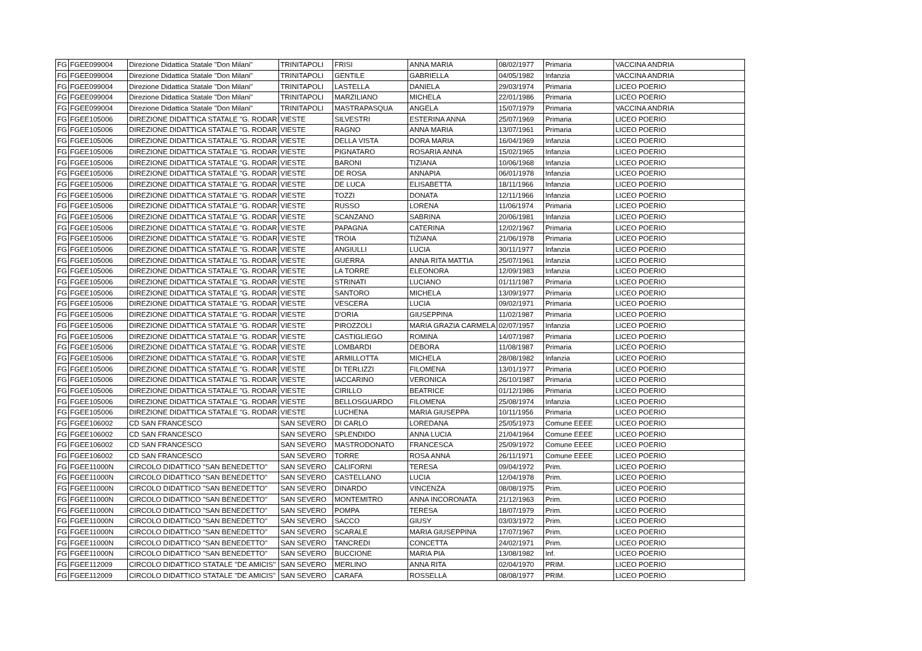| FG | FGEE099004 | Direzione Didattica Statale "Don Milani" | TRINITAPOLI | FRISI | ANNA MARIA | 08/02/1977 | Primaria | VACCINA ANDRIA |
| FG | FGEE099004 | Direzione Didattica Statale "Don Milani" | TRINITAPOLI | GENTILE | GABRIELLA | 04/05/1982 | Infanzia | VACCINA ANDRIA |
| FG | FGEE099004 | Direzione Didattica Statale "Don Milani" | TRINITAPOLI | LASTELLA | DANIELA | 29/03/1974 | Primaria | LICEO POERIO |
| FG | FGEE099004 | Direzione Didattica Statale "Don Milani" | TRINITAPOLI | MARZILIANO | MICHELA | 22/01/1986 | Primaria | LICEO POERIO |
| FG | FGEE099004 | Direzione Didattica Statale "Don Milani" | TRINITAPOLI | MASTRAPASQUA | ANGELA | 15/07/1979 | Primaria | VACCINA ANDRIA |
| FG | FGEE105006 | DIREZIONE DIDATTICA STATALE "G. RODAR | VIESTE | SILVESTRI | ESTERINA ANNA | 25/07/1969 | Primaria | LICEO POERIO |
| FG | FGEE105006 | DIREZIONE DIDATTICA STATALE "G. RODAR | VIESTE | RAGNO | ANNA MARIA | 13/07/1961 | Primaria | LICEO POERIO |
| FG | FGEE105006 | DIREZIONE DIDATTICA STATALE "G. RODAR | VIESTE | DELLA VISTA | DORA MARIA | 16/04/1969 | Infanzia | LICEO POERIO |
| FG | FGEE105006 | DIREZIONE DIDATTICA STATALE "G. RODAR | VIESTE | PIGNATARO | ROSARIA ANNA | 15/02/1965 | Infanzia | LICEO POERIO |
| FG | FGEE105006 | DIREZIONE DIDATTICA STATALE "G. RODAR | VIESTE | BARONI | TIZIANA | 10/06/1968 | Infanzia | LICEO POERIO |
| FG | FGEE105006 | DIREZIONE DIDATTICA STATALE "G. RODAR | VIESTE | DE ROSA | ANNAPIA | 06/01/1978 | Infanzia | LICEO POERIO |
| FG | FGEE105006 | DIREZIONE DIDATTICA STATALE "G. RODAR | VIESTE | DE LUCA | ELISABETTA | 18/11/1966 | Infanzia | LICEO POERIO |
| FG | FGEE105006 | DIREZIONE DIDATTICA STATALE "G. RODAR | VIESTE | TOZZI | DONATA | 12/11/1966 | Infanzia | LICEO POERIO |
| FG | FGEE105006 | DIREZIONE DIDATTICA STATALE "G. RODAR | VIESTE | RUSSO | LORENA | 11/06/1974 | Primaria | LICEO POERIO |
| FG | FGEE105006 | DIREZIONE DIDATTICA STATALE "G. RODAR | VIESTE | SCANZANO | SABRINA | 20/06/1981 | Infanzia | LICEO POERIO |
| FG | FGEE105006 | DIREZIONE DIDATTICA STATALE "G. RODAR | VIESTE | PAPAGNA | CATERINA | 12/02/1967 | Primaria | LICEO POERIO |
| FG | FGEE105006 | DIREZIONE DIDATTICA STATALE ''G. RODAR | VIESTE | TROIA | TIZIANA | 21/06/1978 | Primaria | LICEO POERIO |
| FG | FGEE105006 | DIREZIONE DIDATTICA STATALE "G. RODAR | VIESTE | ANGIULLI | LUCIA | 30/11/1977 | Infanzia | LICEO POERIO |
| FG | FGEE105006 | DIREZIONE DIDATTICA STATALE "G. RODAR | VIESTE | GUERRA | ANNA RITA MATTIA | 25/07/1961 | Infanzia | LICEO POERIO |
| FG | FGEE105006 | DIREZIONE DIDATTICA STATALE "G. RODAR | VIESTE | LA TORRE | ELEONORA | 12/09/1983 | Infanzia | LICEO POERIO |
| FG | FGEE105006 | DIREZIONE DIDATTICA STATALE "G. RODAR | VIESTE | STRINATI | LUCIANO | 01/11/1987 | Primaria | LICEO POERIO |
| FG | FGEE105006 | DIREZIONE DIDATTICA STATALE "G. RODAR | VIESTE | SANTORO | MICHELA | 13/09/1977 | Primaria | LICEO POERIO |
| FG | FGEE105006 | DIREZIONE DIDATTICA STATALE "G. RODAR | VIESTE | VESCERA | LUCIA | 09/02/1971 | Primaria | LICEO POERIO |
| FG | FGEE105006 | DIREZIONE DIDATTICA STATALE "G. RODAR | VIESTE | D'ORIA | GIUSEPPINA | 11/02/1987 | Primaria | LICEO POERIO |
| FG | FGEE105006 | DIREZIONE DIDATTICA STATALE "G. RODAR | VIESTE | PIROZZOLI | MARIA GRAZIA CARMELA | 02/07/1957 | Infanzia | LICEO POERIO |
| FG | FGEE105006 | DIREZIONE DIDATTICA STATALE "G. RODAR | VIESTE | CASTIGLIEGO | ROMINA | 14/07/1987 | Primaria | LICEO POERIO |
| FG | FGEE105006 | DIREZIONE DIDATTICA STATALE "G. RODAR | VIESTE | LOMBARDI | DEBORA | 11/08/1987 | Primaria | LICEO POERIO |
| FG | FGEE105006 | DIREZIONE DIDATTICA STATALE "G. RODAR | VIESTE | ARMILLOTTA | MICHELA | 28/08/1982 | Infanzia | LICEO POERIO |
| FG | FGEE105006 | DIREZIONE DIDATTICA STATALE "G. RODAR | VIESTE | DI TERLIZZI | FILOMENA | 13/01/1977 | Primaria | LICEO POERIO |
| FG | FGEE105006 | DIREZIONE DIDATTICA STATALE "G. RODAR | VIESTE | IACCARINO | VERONICA | 26/10/1987 | Primaria | LICEO POERIO |
| FG | FGEE105006 | DIREZIONE DIDATTICA STATALE "G. RODAR | VIESTE | CIRILLO | BEATRICE | 01/12/1986 | Primaria | LICEO POERIO |
| FG | FGEE105006 | DIREZIONE DIDATTICA STATALE "G. RODAR | VIESTE | BELLOSGUARDO | FILOMENA | 25/08/1974 | Infanzia | LICEO POERIO |
| FG | FGEE105006 | DIREZIONE DIDATTICA STATALE "G. RODAR | VIESTE | LUCHENA | MARIA GIUSEPPA | 10/11/1956 | Primaria | LICEO POERIO |
| FG | FGEE106002 | CD SAN FRANCESCO | SAN SEVERO | DI CARLO | LOREDANA | 25/05/1973 | Comune EEEE | LICEO POERIO |
| FG | FGEE106002 | CD SAN FRANCESCO | SAN SEVERO | SPLENDIDO | ANNA LUCIA | 21/04/1964 | Comune EEEE | LICEO POERIO |
| FG | FGEE106002 | CD SAN FRANCESCO | SAN SEVERO | MASTRODONATO | FRANCESCA | 25/09/1972 | Comune EEEE | LICEO POERIO |
| FG | FGEE106002 | CD SAN FRANCESCO | SAN SEVERO | TORRE | ROSA ANNA | 26/11/1971 | Comune EEEE | LICEO POERIO |
| FG | FGEE11000N | CIRCOLO DIDATTICO "SAN BENEDETTO" | SAN SEVERO | CALIFORNI | TERESA | 09/04/1972 | Prim. | LICEO POERIO |
| FG | FGEE11000N | CIRCOLO DIDATTICO "SAN BENEDETTO" | SAN SEVERO | CASTELLANO | LUCIA | 12/04/1978 | Prim. | LICEO POERIO |
| FG | FGEE11000N | CIRCOLO DIDATTICO "SAN BENEDETTO" | SAN SEVERO | DINARDO | VINCENZA | 08/08/1975 | Prim. | LICEO POERIO |
| FG | FGEE11000N | CIRCOLO DIDATTICO "SAN BENEDETTO" | SAN SEVERO | MONTEMITRO | ANNA INCORONATA | 21/12/1963 | Prim. | LICEO POERIO |
| FG | FGEE11000N | CIRCOLO DIDATTICO "SAN BENEDETTO" | SAN SEVERO | POMPA | TERESA | 18/07/1979 | Prim. | LICEO POERIO |
| FG | FGEE11000N | CIRCOLO DIDATTICO "SAN BENEDETTO" | SAN SEVERO | SACCO | GIUSY | 03/03/1972 | Prim. | LICEO POERIO |
| FG | FGEE11000N | CIRCOLO DIDATTICO "SAN BENEDETTO" | SAN SEVERO | SCARALE | MARIA GIUSEPPINA | 17/07/1967 | Prim. | LICEO POERIO |
| FG | FGEE11000N | CIRCOLO DIDATTICO "SAN BENEDETTO" | SAN SEVERO | TANCREDI | CONCETTA | 24/02/1971 | Prim. | LICEO POERIO |
| FG | FGEE11000N | CIRCOLO DIDATTICO "SAN BENEDETTO" | SAN SEVERO | BUCCIONE | MARIA PIA | 13/08/1982 | Inf. | LICEO POERIO |
| FG | FGEE112009 | CIRCOLO DIDATTICO STATALE ''DE AMICIS'' | SAN SEVERO | MERLINO | ANNA RITA | 02/04/1970 | PRIM. | LICEO POERIO |
| FG | FGEE112009 | CIRCOLO DIDATTICO STATALE "DE AMICIS" | SAN SEVERO | CARAFA | ROSSELLA | 08/08/1977 | PRIM. | LICEO POERIO |